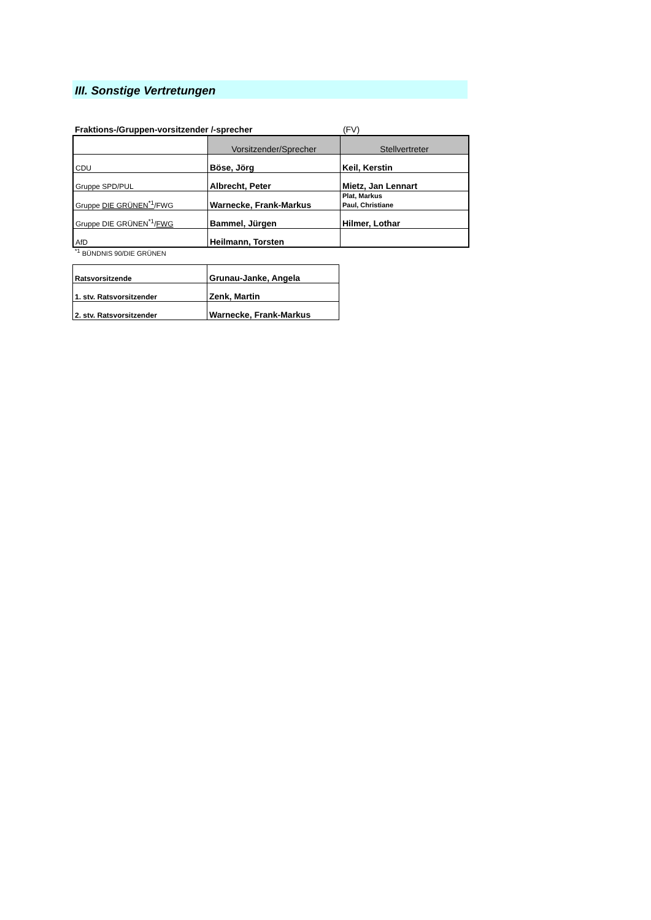III. Sonstige Vertretungen
Fraktions-/Gruppen-vorsitzender /-sprecher (FV)
| | Vorsitzender/Sprecher | Stellvertreter |
| --- | --- | --- |
| CDU | Böse, Jörg | Keil, Kerstin |
| Gruppe SPD/PUL | Albrecht, Peter | Mietz, Jan Lennart |
| Gruppe DIE GRÜNEN<sup>*1</sup> /FWG | Warnecke, Frank-Markus | Plat, Markus Paul, Christiane |
| Gruppe DIE GRÜNEN<sup>*1</sup>/ FWG | Bammel, Jürgen | Hilmer, Lothar |
| AfD | Heilmann, Torsten | |
<sup>*1</sup> BÜNDNIS 90/DIE GRÜNEN
| Ratsvorsitzende | Grunau-Janke, Angela |
| 1. stv. Ratsvorsitzender | Zenk, Martin |
| 2. stv. Ratsvorsitzender | Warnecke, Frank-Markus |